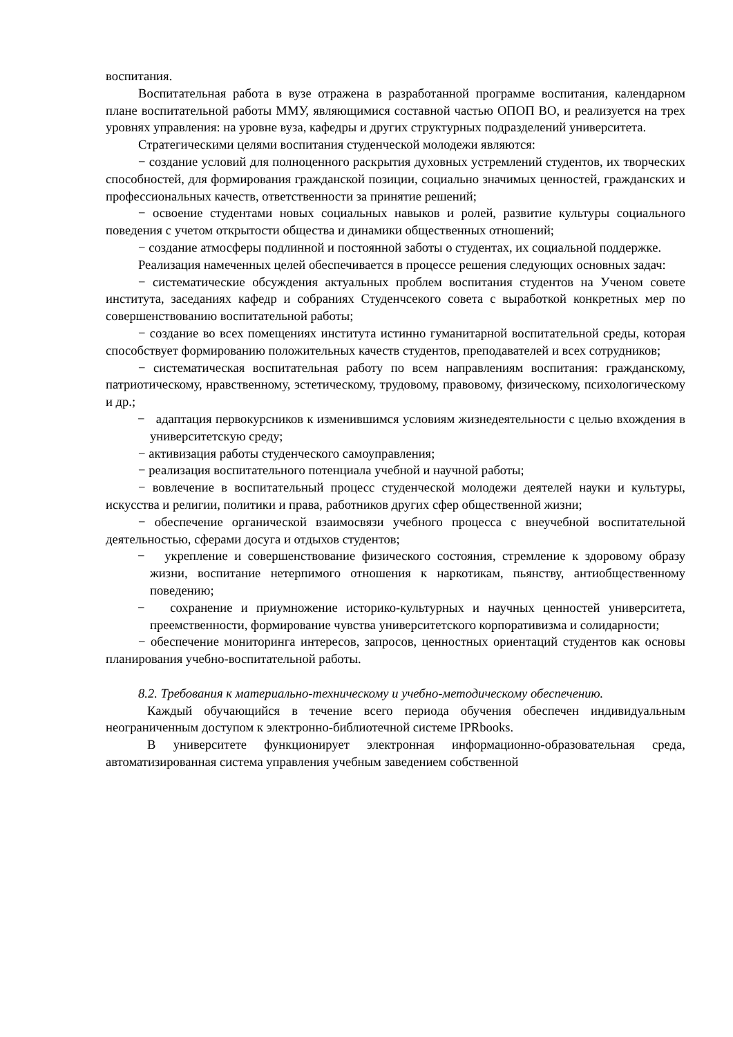воспитания.
Воспитательная работа в вузе отражена в разработанной программе воспитания, календарном плане воспитательной работы ММУ, являющимися составной частью ОПОП ВО, и реализуется на трех уровнях управления: на уровне вуза, кафедры и других структурных подразделений университета.
Стратегическими целями воспитания студенческой молодежи являются:
− создание условий для полноценного раскрытия духовных устремлений студентов, их творческих способностей, для формирования гражданской позиции, социально значимых ценностей, гражданских и профессиональных качеств, ответственности за принятие решений;
− освоение студентами новых социальных навыков и ролей, развитие культуры социального поведения с учетом открытости общества и динамики общественных отношений;
− создание атмосферы подлинной и постоянной заботы о студентах, их социальной поддержке.
Реализация намеченных целей обеспечивается в процессе решения следующих основных задач:
− систематические обсуждения актуальных проблем воспитания студентов на Ученом совете института, заседаниях кафедр и собраниях Студенчсекого совета с выработкой конкретных мер по совершенствованию воспитательной работы;
− создание во всех помещениях института истинно гуманитарной воспитательной среды, которая способствует формированию положительных качеств студентов, преподавателей и всех сотрудников;
− систематическая воспитательная работу по всем направлениям воспитания: гражданскому, патриотическому, нравственному, эстетическому, трудовому, правовому, физическому, психологическому и др.;
− адаптация первокурсников к изменившимся условиям жизнедеятельности с целью вхождения в университетскую среду;
− активизация работы студенческого самоуправления;
− реализация воспитательного потенциала учебной и научной работы;
− вовлечение в воспитательный процесс студенческой молодежи деятелей науки и культуры, искусства и религии, политики и права, работников других сфер общественной жизни;
− обеспечение органической взаимосвязи учебного процесса с внеучебной воспитательной деятельностью, сферами досуга и отдыхов студентов;
− укрепление и совершенствование физического состояния, стремление к здоровому образу жизни, воспитание нетерпимого отношения к наркотикам, пьянству, антиобщественному поведению;
− сохранение и приумножение историко-культурных и научных ценностей университета, преемственности, формирование чувства университетского корпоративизма и солидарности;
− обеспечение мониторинга интересов, запросов, ценностных ориентаций студентов как основы планирования учебно-воспитательной работы.
8.2. Требования к материально-техническому и учебно-методическому обеспечению.
Каждый обучающийся в течение всего периода обучения обеспечен индивидуальным неограниченным доступом к электронно-библиотечной системе IPRbooks.
В университете функционирует электронная информационно-образовательная среда, автоматизированная система управления учебным заведением собственной